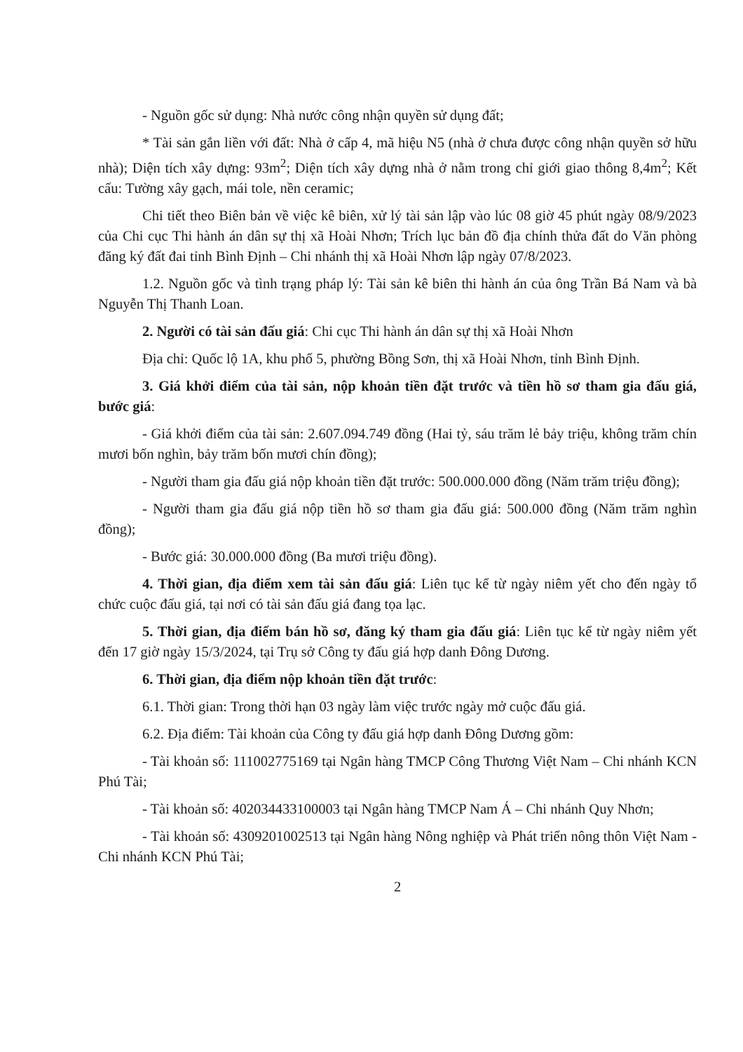- Nguồn gốc sử dụng: Nhà nước công nhận quyền sử dụng đất;
* Tài sản gắn liền với đất: Nhà ở cấp 4, mã hiệu N5 (nhà ở chưa được công nhận quyền sở hữu nhà); Diện tích xây dựng: 93m<sup>2</sup>; Diện tích xây dựng nhà ở nằm trong chỉ giới giao thông 8,4m<sup>2</sup>; Kết cấu: Tường xây gạch, mái tole, nền ceramic;
Chi tiết theo Biên bản về việc kê biên, xử lý tài sản lập vào lúc 08 giờ 45 phút ngày 08/9/2023 của Chi cục Thi hành án dân sự thị xã Hoài Nhơn; Trích lục bản đồ địa chính thửa đất do Văn phòng đăng ký đất đai tỉnh Bình Định – Chi nhánh thị xã Hoài Nhơn lập ngày 07/8/2023.
1.2. Nguồn gốc và tình trạng pháp lý: Tài sản kê biên thi hành án của ông Trần Bá Nam và bà Nguyễn Thị Thanh Loan.
2. Người có tài sản đấu giá: Chi cục Thi hành án dân sự thị xã Hoài Nhơn
Địa chỉ: Quốc lộ 1A, khu phố 5, phường Bồng Sơn, thị xã Hoài Nhơn, tỉnh Bình Định.
3. Giá khởi điểm của tài sản, nộp khoản tiền đặt trước và tiền hồ sơ tham gia đấu giá, bước giá:
- Giá khởi điểm của tài sản: 2.607.094.749 đồng (Hai tỷ, sáu trăm lẻ bảy triệu, không trăm chín mươi bốn nghìn, bảy trăm bốn mươi chín đồng);
- Người tham gia đấu giá nộp khoản tiền đặt trước: 500.000.000 đồng (Năm trăm triệu đồng);
- Người tham gia đấu giá nộp tiền hồ sơ tham gia đấu giá: 500.000 đồng (Năm trăm nghìn đồng);
- Bước giá: 30.000.000 đồng (Ba mươi triệu đồng).
4. Thời gian, địa điểm xem tài sản đấu giá: Liên tục kể từ ngày niêm yết cho đến ngày tổ chức cuộc đấu giá, tại nơi có tài sản đấu giá đang tọa lạc.
5. Thời gian, địa điểm bán hồ sơ, đăng ký tham gia đấu giá: Liên tục kể từ ngày niêm yết đến 17 giờ ngày 15/3/2024, tại Trụ sở Công ty đấu giá hợp danh Đông Dương.
6. Thời gian, địa điểm nộp khoản tiền đặt trước:
6.1. Thời gian: Trong thời hạn 03 ngày làm việc trước ngày mở cuộc đấu giá.
6.2. Địa điểm: Tài khoản của Công ty đấu giá hợp danh Đông Dương gồm:
- Tài khoản số: 111002775169 tại Ngân hàng TMCP Công Thương Việt Nam – Chi nhánh KCN Phú Tài;
- Tài khoản số: 402034433100003 tại Ngân hàng TMCP Nam Á – Chi nhánh Quy Nhơn;
- Tài khoản số: 4309201002513 tại Ngân hàng Nông nghiệp và Phát triển nông thôn Việt Nam - Chi nhánh KCN Phú Tài;
2